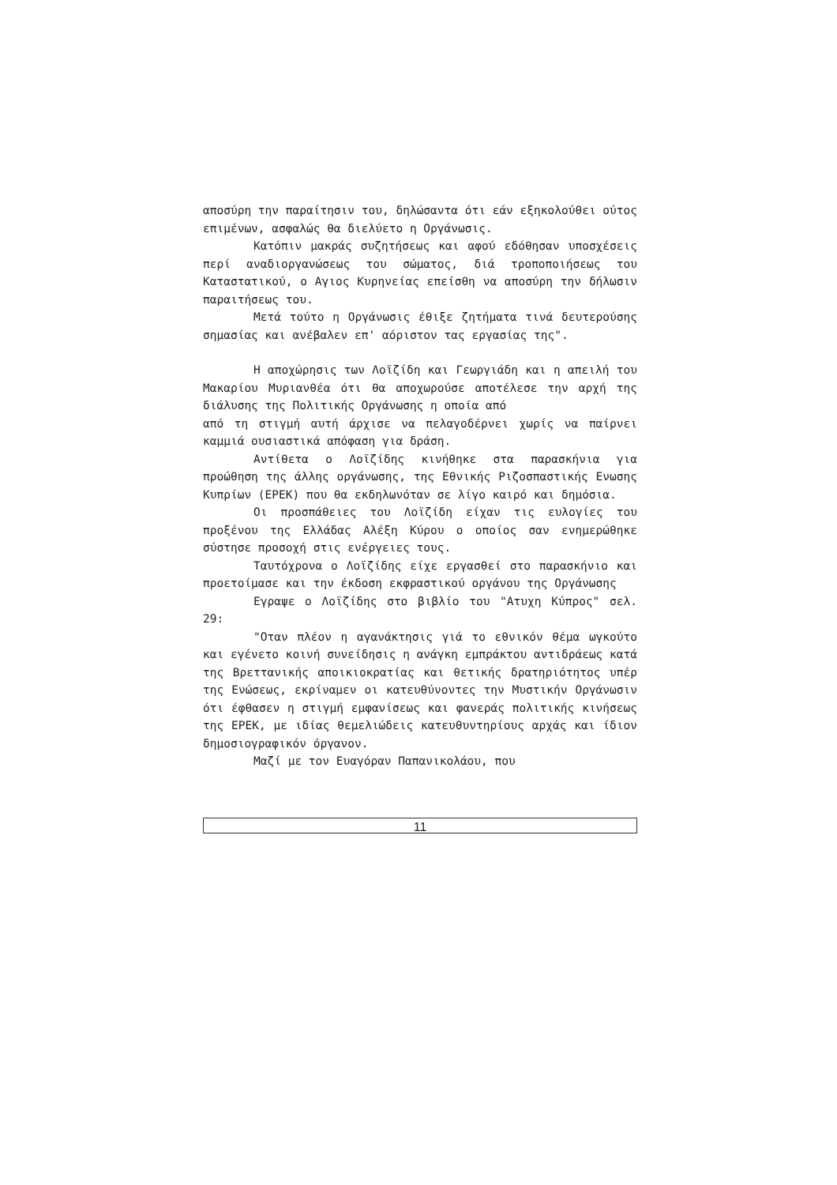αποσύρη την παραίτησιν του, δηλώσαντα ότι εάν εξηκολούθει ούτος επιμένων, ασφαλώς θα διελύετο η Οργάνωσις.
Κατόπιν μακράς συζητήσεως και αφού εδόθησαν υποσχέσεις περί αναδιοργανώσεως του σώματος, διά τροποποιήσεως του Καταστατικού, ο Αγιος Κυρηνείας επείσθη να αποσύρη την δήλωσιν παραιτήσεως του.
Μετά τούτο η Οργάνωσις έθιξε ζητήματα τινά δευτερούσης σημασίας και ανέβαλεν επ' αόριστον τας εργασίας της".
Η αποχώρησις των Λοϊζίδη και Γεωργιάδη και η απειλή του Μακαρίου Μυριανθέα ότι θα αποχωρούσε αποτέλεσε την αρχή της διάλυσης της Πολιτικής Οργάνωσης η οποία από
από τη στιγμή αυτή άρχισε να πελαγοδέρνει χωρίς να παίρνει καμμιά ουσιαστικά απόφαση για δράση.
Αντίθετα ο Λοϊζίδης κινήθηκε στα παρασκήνια για προώθηση της άλλης οργάνωσης, της Εθνικής Ριζοσπαστικής Ενωσης Κυπρίων (ΕΡΕΚ) που θα εκδηλωνόταν σε λίγο καιρό και δημόσια.
Οι προσπάθειες του Λοϊζίδη είχαν τις ευλογίες του προξένου της Ελλάδας Αλέξη Κύρου ο οποίος σαν ενημερώθηκε σύστησε προσοχή στις ενέργειες τους.
Ταυτόχρονα ο Λοϊζίδης είχε εργασθεί στο παρασκήνιο και προετοίμασε και την έκδοση εκφραστικού οργάνου της Οργάνωσης
Εγραψε ο Λοϊζίδης στο βιβλίο του "Ατυχη Κύπρος" σελ. 29:
"Οταν πλέον η αγανάκτησις γιά το εθνικόν θέμα ωγκούτο και εγένετο κοινή συνείδησις η ανάγκη εμπράκτου αντιδράεως κατά της Βρεττανικής αποικιοκρατίας και θετικής δρατηριότητος υπέρ της Ενώσεως, εκρίναμεν οι κατευθύνοντες την Μυστικήν Οργάνωσιν ότι έφθασεν η στιγμή εμφανίσεως και φανεράς πολιτικής κινήσεως της ΕΡΕΚ, με ιδίας θεμελιώδεις κατευθυντηρίους αρχάς και ίδιον δημοσιογραφικόν όργανον.
Μαζί με τον Ευαγόραν Παπανικολάου, που
11